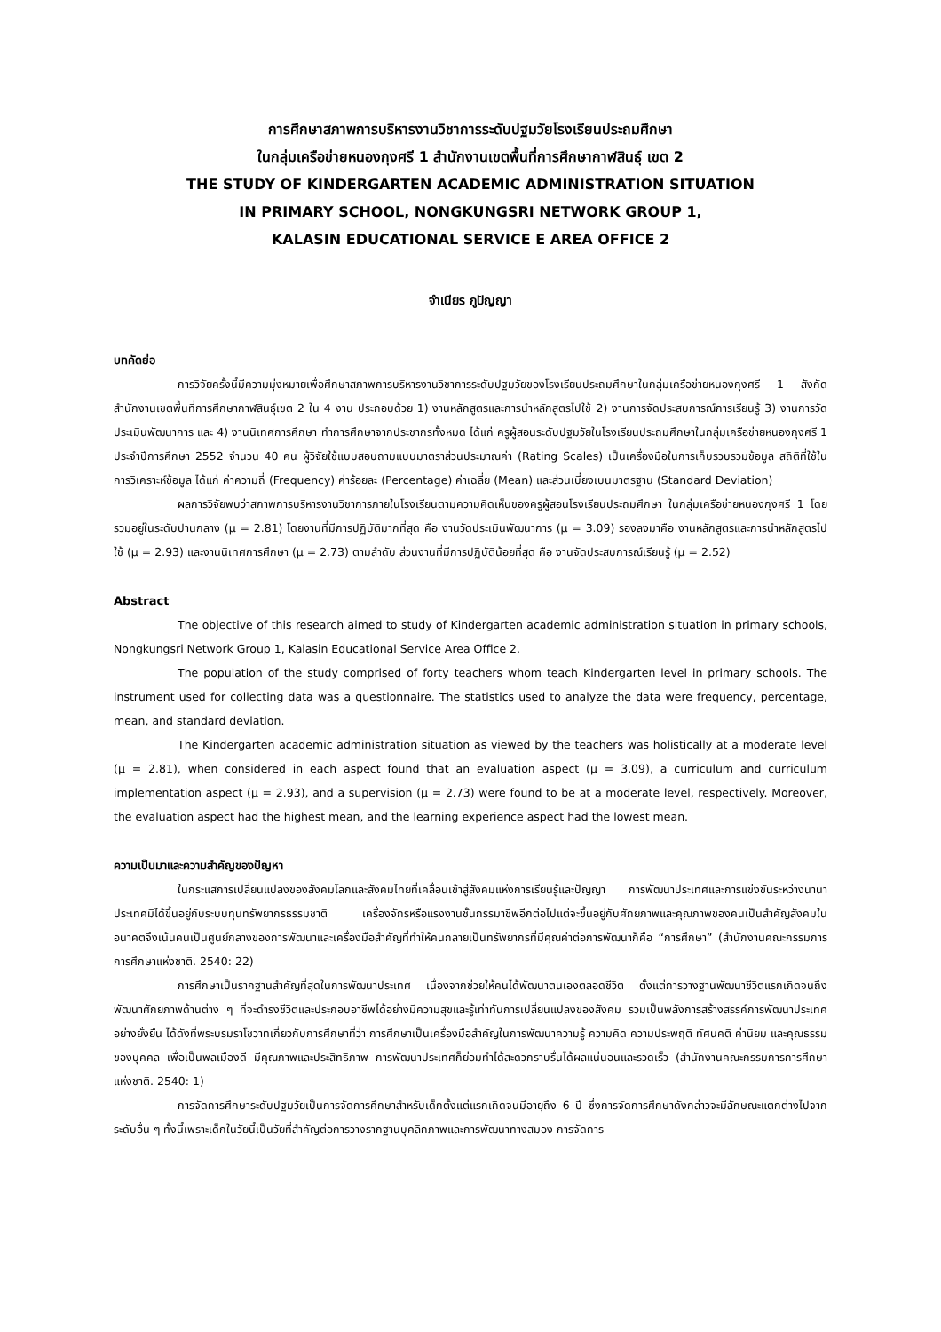การศึกษาสภาพการบริหารงานวิชาการระดับปฐมวัยโรงเรียนประถมศึกษา
ในกลุ่มเครือข่ายหนองกุงศรี 1 สำนักงานเขตพื้นที่การศึกษากาฬสินธุ์ เขต 2
THE STUDY OF KINDERGARTEN ACADEMIC ADMINISTRATION SITUATION
IN PRIMARY SCHOOL, NONGKUNGSRI NETWORK GROUP 1,
KALASIN EDUCATIONAL SERVICE E AREA OFFICE 2
จำเนียร ภูปัญญา
บทคัดย่อ
การวิจัยครั้งนี้มีความมุ่งหมายเพื่อศึกษาสภาพการบริหารงานวิชาการระดับปฐมวัยของโรงเรียนประถมศึกษาในกลุ่มเครือข่ายหนองกุงศรี 1 สังกัดสำนักงานเขตพื้นที่การศึกษากาฬสินธุ์เขต 2 ใน 4 งาน ประกอบด้วย 1) งานหลักสูตรและการนำหลักสูตรไปใช้ 2) งานการจัดประสบการณ์การเรียนรู้ 3) งานการวัดประเมินพัฒนาการ และ 4) งานนิเทศการศึกษา ทำการศึกษาจากประชากรทั้งหมด ได้แก่ ครูผู้สอนระดับปฐมวัยในโรงเรียนประถมศึกษาในกลุ่มเครือข่ายหนองกุงศรี 1 ประจำปีการศึกษา 2552 จำนวน 40 คน ผู้วิจัยใช้แบบสอบถามแบบมาตราส่วนประมาณค่า (Rating Scales) เป็นเครื่องมือในการเก็บรวบรวมข้อมูล สถิติที่ใช้ในการวิเคราะห์ข้อมูล ได้แก่ ค่าความถี่ (Frequency) ค่าร้อยละ (Percentage) ค่าเฉลี่ย (Mean) และส่วนเบี่ยงเบนมาตรฐาน (Standard Deviation)
ผลการวิจัยพบว่าสภาพการบริหารงานวิชาการภายในโรงเรียนตามความคิดเห็นของครูผู้สอนโรงเรียนประถมศึกษา ในกลุ่มเครือข่ายหนองกุงศรี 1 โดยรวมอยู่ในระดับปานกลาง (μ = 2.81) โดยงานที่มีการปฏิบัติมากที่สุด คือ งานวัดประเมินพัฒนาการ (μ = 3.09) รองลงมาคือ งานหลักสูตรและการนำหลักสูตรไปใช้ (μ = 2.93) และงานนิเทศการศึกษา (μ = 2.73) ตามลำดับ ส่วนงานที่มีการปฏิบัติน้อยที่สุด คือ งานจัดประสบการณ์เรียนรู้ (μ = 2.52)
Abstract
The objective of this research aimed to study of Kindergarten academic administration situation in primary schools, Nongkungsri Network Group 1, Kalasin Educational Service Area Office 2.
The population of the study comprised of forty teachers whom teach Kindergarten level in primary schools. The instrument used for collecting data was a questionnaire. The statistics used to analyze the data were frequency, percentage, mean, and standard deviation.
The Kindergarten academic administration situation as viewed by the teachers was holistically at a moderate level (μ = 2.81), when considered in each aspect found that an evaluation aspect (μ = 3.09), a curriculum and curriculum implementation aspect (μ = 2.93), and a supervision (μ = 2.73) were found to be at a moderate level, respectively. Moreover, the evaluation aspect had the highest mean, and the learning experience aspect had the lowest mean.
ความเป็นมาและความสำคัญของปัญหา
ในกระแสการเปลี่ยนแปลงของสังคมโลกและสังคมไทยที่เคลื่อนเข้าสู่สังคมแห่งการเรียนรู้และปัญญา การพัฒนาประเทศและการแข่งขันระหว่างนานาประเทศมิได้ขึ้นอยู่กับระบบทุนทรัพยากรธรรมชาติ เครื่องจักรหรือแรงงานชั้นกรรมาชีพอีกต่อไปแต่จะขึ้นอยู่กับศักยภาพและคุณภาพของคนเป็นสำคัญสังคมในอนาคตจึงเน้นคนเป็นศูนย์กลางของการพัฒนาและเครื่องมือสำคัญที่ทำให้คนกลายเป็นทรัพยากรที่มีคุณค่าต่อการพัฒนาก็คือ “การศึกษา” (สำนักงานคณะกรรมการการศึกษาแห่งชาติ. 2540: 22)
การศึกษาเป็นรากฐานสำคัญที่สุดในการพัฒนาประเทศ เนื่องจากช่วยให้คนได้พัฒนาตนเองตลอดชีวิต ตั้งแต่การวางฐานพัฒนาชีวิตแรกเกิดจนถึงพัฒนาศักยภาพด้านต่าง ๆ ที่จะดำรงชีวิตและประกอบอาชีพได้อย่างมีความสุขและรู้เท่าทันการเปลี่ยนแปลงของสังคม รวมเป็นพลังการสร้างสรรค์การพัฒนาประเทศอย่างยั่งยืน ได้ดังที่พระบรมราโชวาทเกี่ยวกับการศึกษาที่ว่า การศึกษาเป็นเครื่องมือสำคัญในการพัฒนาความรู้ ความคิด ความประพฤติ ทัศนคติ ค่านิยม และคุณธรรมของบุคคล เพื่อเป็นพลเมืองดี มีคุณภาพและประสิทธิภาพ การพัฒนาประเทศก็ย่อมทำได้สะดวกราบรื่นได้ผลแน่นอนและรวดเร็ว (สำนักงานคณะกรรมการการศึกษาแห่งชาติ. 2540: 1)
การจัดการศึกษาระดับปฐมวัยเป็นการจัดการศึกษาสำหรับเด็กตั้งแต่แรกเกิดจนมีอายุถึง 6 ปี ซึ่งการจัดการศึกษาดังกล่าวจะมีลักษณะแตกต่างไปจากระดับอื่น ๆ ทั้งนี้เพราะเด็กในวัยนี้เป็นวัยที่สำคัญต่อการวางรากฐานบุคลิกภาพและการพัฒนาทางสมอง การจัดการ